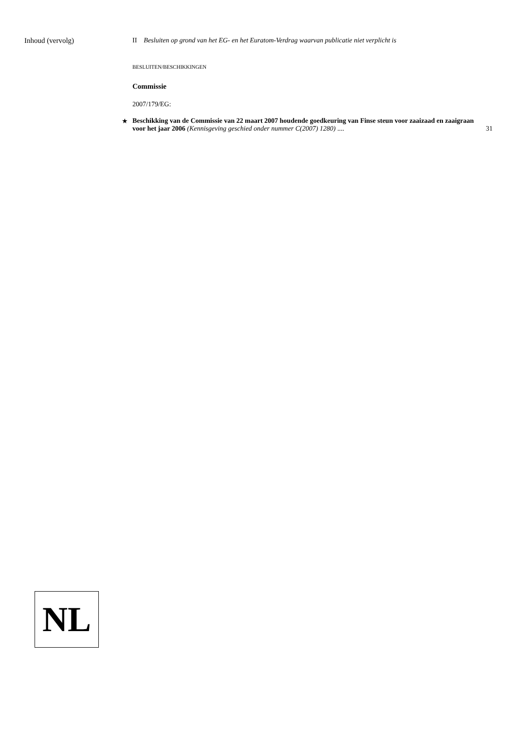Inhoud (vervolg) II Besluiten op grond van het EG- en het Euratom-Verdrag waarvan publicatie niet verplicht is
BESLUITEN/BESCHIKKINGEN
Commissie
2007/179/EG:
★ Beschikking van de Commissie van 22 maart 2007 houdende goedkeuring van Finse steun voor zaaizaad en zaaigraan voor het jaar 2006 (Kennisgeving geschied onder nummer C(2007) 1280) .... 31
NL